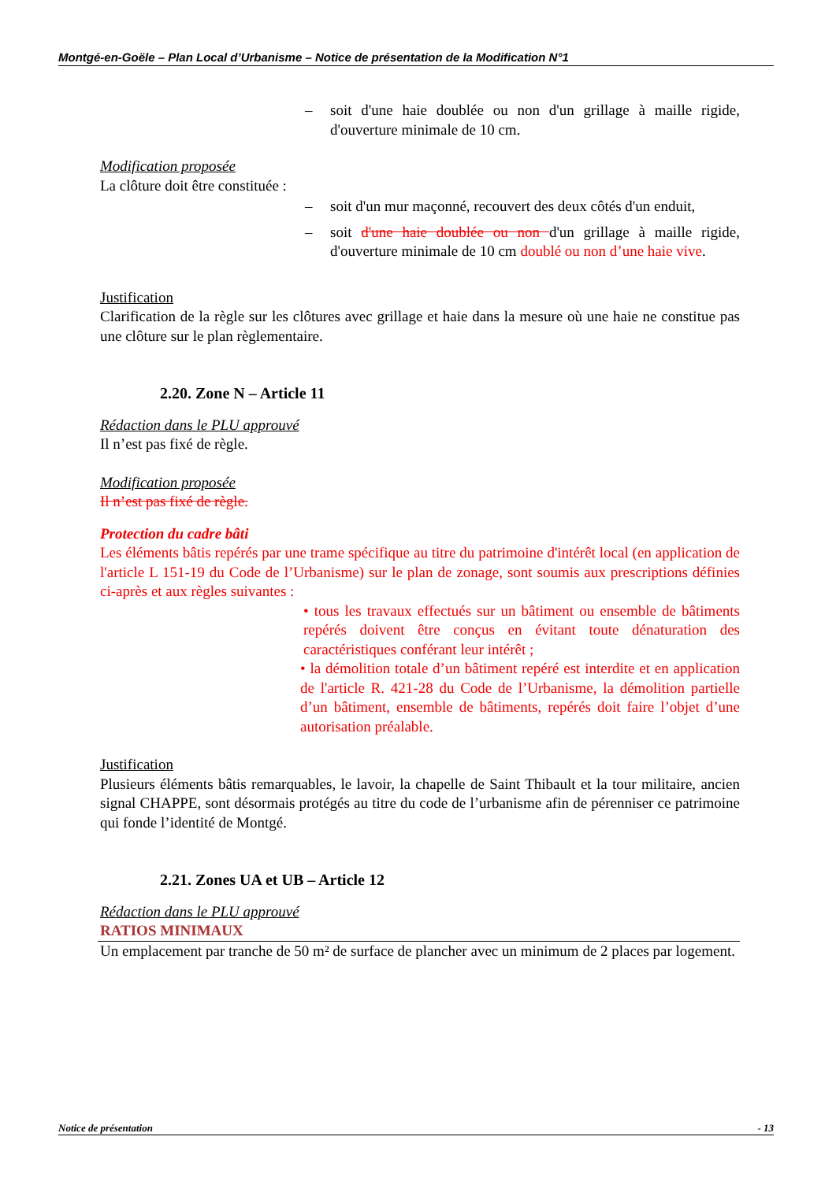Montgé-en-Goële – Plan Local d’Urbanisme – Notice de présentation de la Modification N°1
– soit d'une haie doublée ou non d'un grillage à maille rigide, d'ouverture minimale de 10 cm.
Modification proposée
La clôture doit être constituée :
– soit d'un mur maçonné, recouvert des deux côtés d'un enduit,
– soit d'une haie doublée ou non d'un grillage à maille rigide, d'ouverture minimale de 10 cm doublé ou non d’une haie vive.
Justification
Clarification de la règle sur les clôtures avec grillage et haie dans la mesure où une haie ne constitue pas une clôture sur le plan règlementaire.
2.20. Zone N – Article 11
Rédaction dans le PLU approuvé
Il n’est pas fixé de règle.
Modification proposée
Il n’est pas fixé de règle.
Protection du cadre bâti
Les éléments bâtis repérés par une trame spécifique au titre du patrimoine d'intérêt local (en application de l'article L 151-19 du Code de l’Urbanisme) sur le plan de zonage, sont soumis aux prescriptions définies ci-après et aux règles suivantes :
• tous les travaux effectués sur un bâtiment ou ensemble de bâtiments repérés doivent être conçus en évitant toute dénaturation des caractéristiques conférant leur intérêt ;
• la démolition totale d’un bâtiment repéré est interdite et en application de l'article R. 421-28 du Code de l’Urbanisme, la démolition partielle d’un bâtiment, ensemble de bâtiments, repérés doit faire l’objet d’une autorisation préalable.
Justification
Plusieurs éléments bâtis remarquables, le lavoir, la chapelle de Saint Thibault et la tour militaire, ancien signal CHAPPE, sont désormais protégés au titre du code de l’urbanisme afin de pérenniser ce patrimoine qui fonde l’identité de Montgé.
2.21. Zones UA et UB – Article 12
Rédaction dans le PLU approuvé
RATIOS MINIMAUX
Un emplacement par tranche de 50 m² de surface de plancher avec un minimum de 2 places par logement.
Notice de présentation - 13